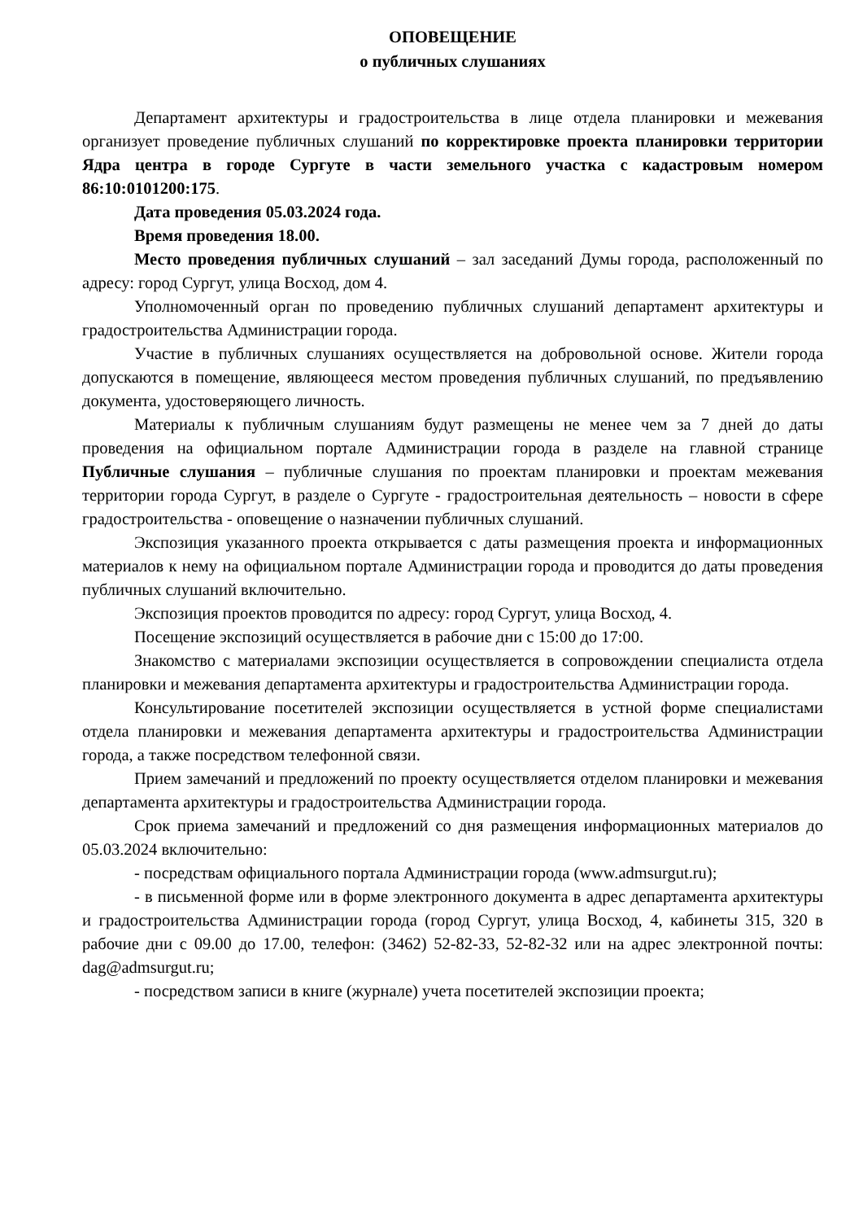ОПОВЕЩЕНИЕ
о публичных слушаниях
Департамент архитектуры и градостроительства в лице отдела планировки и межевания организует проведение публичных слушаний по корректировке проекта планировки территории Ядра центра в городе Сургуте в части земельного участка с кадастровым номером 86:10:0101200:175.
Дата проведения 05.03.2024 года.
Время проведения 18.00.
Место проведения публичных слушаний – зал заседаний Думы города, расположенный по адресу: город Сургут, улица Восход, дом 4.
Уполномоченный орган по проведению публичных слушаний департамент архитектуры и градостроительства Администрации города.
Участие в публичных слушаниях осуществляется на добровольной основе. Жители города допускаются в помещение, являющееся местом проведения публичных слушаний, по предъявлению документа, удостоверяющего личность.
Материалы к публичным слушаниям будут размещены не менее чем за 7 дней до даты проведения на официальном портале Администрации города в разделе на главной странице Публичные слушания – публичные слушания по проектам планировки и проектам межевания территории города Сургут, в разделе о Сургуте - градостроительная деятельность – новости в сфере градостроительства - оповещение о назначении публичных слушаний.
Экспозиция указанного проекта открывается с даты размещения проекта и информационных материалов к нему на официальном портале Администрации города и проводится до даты проведения публичных слушаний включительно.
Экспозиция проектов проводится по адресу: город Сургут, улица Восход, 4.
Посещение экспозиций осуществляется в рабочие дни с 15:00 до 17:00.
Знакомство с материалами экспозиции осуществляется в сопровождении специалиста отдела планировки и межевания департамента архитектуры и градостроительства Администрации города.
Консультирование посетителей экспозиции осуществляется в устной форме специалистами отдела планировки и межевания департамента архитектуры и градостроительства Администрации города, а также посредством телефонной связи.
Прием замечаний и предложений по проекту осуществляется отделом планировки и межевания департамента архитектуры и градостроительства Администрации города.
Срок приема замечаний и предложений со дня размещения информационных материалов до 05.03.2024 включительно:
- посредствам официального портала Администрации города (www.admsurgut.ru);
- в письменной форме или в форме электронного документа в адрес департамента архитектуры и градостроительства Администрации города (город Сургут, улица Восход, 4, кабинеты 315, 320 в рабочие дни с 09.00 до 17.00, телефон: (3462) 52-82-33, 52-82-32 или на адрес электронной почты: dag@admsurgut.ru;
- посредством записи в книге (журнале) учета посетителей экспозиции проекта;